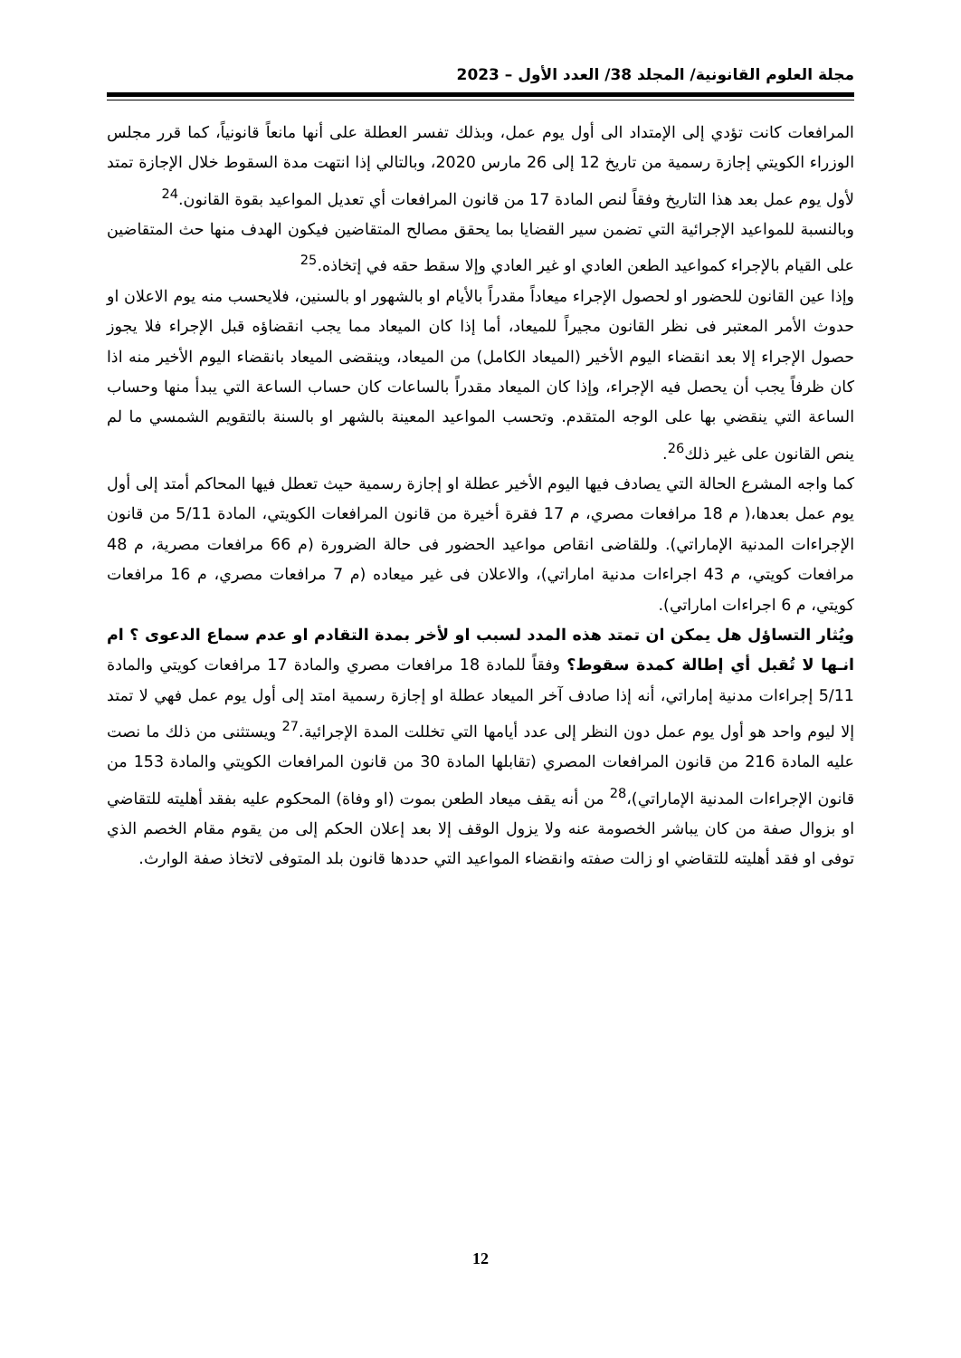مجلة العلوم القانونية/ المجلد 38/ العدد الأول – 2023
المرافعات كانت تؤدي إلى الإمتداد الى أول يوم عمل، وبذلك تفسر العطلة على أنها مانعاً قانونياً، كما قرر مجلس الوزراء الكويتي إجازة رسمية من تاريخ 12 إلى 26 مارس 2020، وبالتالي إذا انتهت مدة السقوط خلال الإجازة تمتد لأول يوم عمل بعد هذا التاريخ وفقاً لنص المادة 17 من قانون المرافعات أي تعديل المواعيد بقوة القانون.<sup>24</sup>
وبالنسبة للمواعيد الإجرائية التي تضمن سير القضايا بما يحقق مصالح المتقاضين فيكون الهدف منها حث المتقاضين على القيام بالإجراء كمواعيد الطعن العادي او غير العادي وإلا سقط حقه في إتخاذه.<sup>25</sup>
وإذا عين القانون للحضور او لحصول الإجراء ميعاداً مقدراً بالأيام او بالشهور او بالسنين، فلايحسب منه يوم الاعلان او حدوث الأمر المعتبر فى نظر القانون مجيراً للميعاد، أما إذا كان الميعاد مما يجب انقضاؤه قبل الإجراء فلا يجوز حصول الإجراء إلا بعد انقضاء اليوم الأخير (الميعاد الكامل) من الميعاد، وينقضى الميعاد بانقضاء اليوم الأخير منه اذا كان ظرفاً يجب أن يحصل فيه الإجراء، وإذا كان الميعاد مقدراً بالساعات كان حساب الساعة التي يبدأ منها وحساب الساعة التي ينقضي بها على الوجه المتقدم. وتحسب المواعيد المعينة بالشهر او بالسنة بالتقويم الشمسي ما لم ينص القانون على غير ذلك<sup>26</sup>.
كما واجه المشرع الحالة التي يصادف فيها اليوم الأخير عطلة او إجازة رسمية حيث تعطل فيها المحاكم أمتد إلى أول يوم عمل بعدها،( م 18 مرافعات مصري، م 17 فقرة أخيرة من قانون المرافعات الكويتي، المادة 5/11 من قانون الإجراءات المدنية الإماراتي). وللقاضى انقاص مواعيد الحضور فى حالة الضرورة (م 66 مرافعات مصرية، م 48 مرافعات كويتي، م 43 اجراءات مدنية اماراتي)، والاعلان فى غير ميعاده (م 7 مرافعات مصري، م 16 مرافعات كويتي، م 6 اجراءات اماراتي).
ويُثار التساؤل هل يمكن ان تمتد هذه المدد لسبب او لأخر بمدة التقادم او عدم سماع الدعوى ؟ ام انـها لا تُقبل أي إطالة كمدة سقوط؟ وفقاً للمادة 18 مرافعات مصري والمادة 17 مرافعات كويتي والمادة 5/11 إجراءات مدنية إماراتي، أنه إذا صادف آخر الميعاد عطلة او إجازة رسمية امتد إلى أول يوم عمل فهي لا تمتد إلا ليوم واحد هو أول يوم عمل دون النظر إلى عدد أيامها التي تخللت المدة الإجرائية.<sup>27</sup> ويستثنى من ذلك ما نصت عليه المادة 216 من قانون المرافعات المصري (تقابلها المادة 30 من قانون المرافعات الكويتي والمادة 153 من قانون الإجراءات المدنية الإماراتي)،<sup>28</sup> من أنه يقف ميعاد الطعن بموت (او وفاة) المحكوم عليه بفقد أهليته للتقاضي او بزوال صفة من كان يباشر الخصومة عنه ولا يزول الوقف إلا بعد إعلان الحكم إلى من يقوم مقام الخصم الذي توفى او فقد أهليته للتقاضي او زالت صفته وانقضاء المواعيد التي حددها قانون بلد المتوفى لاتخاذ صفة الوارث.
12